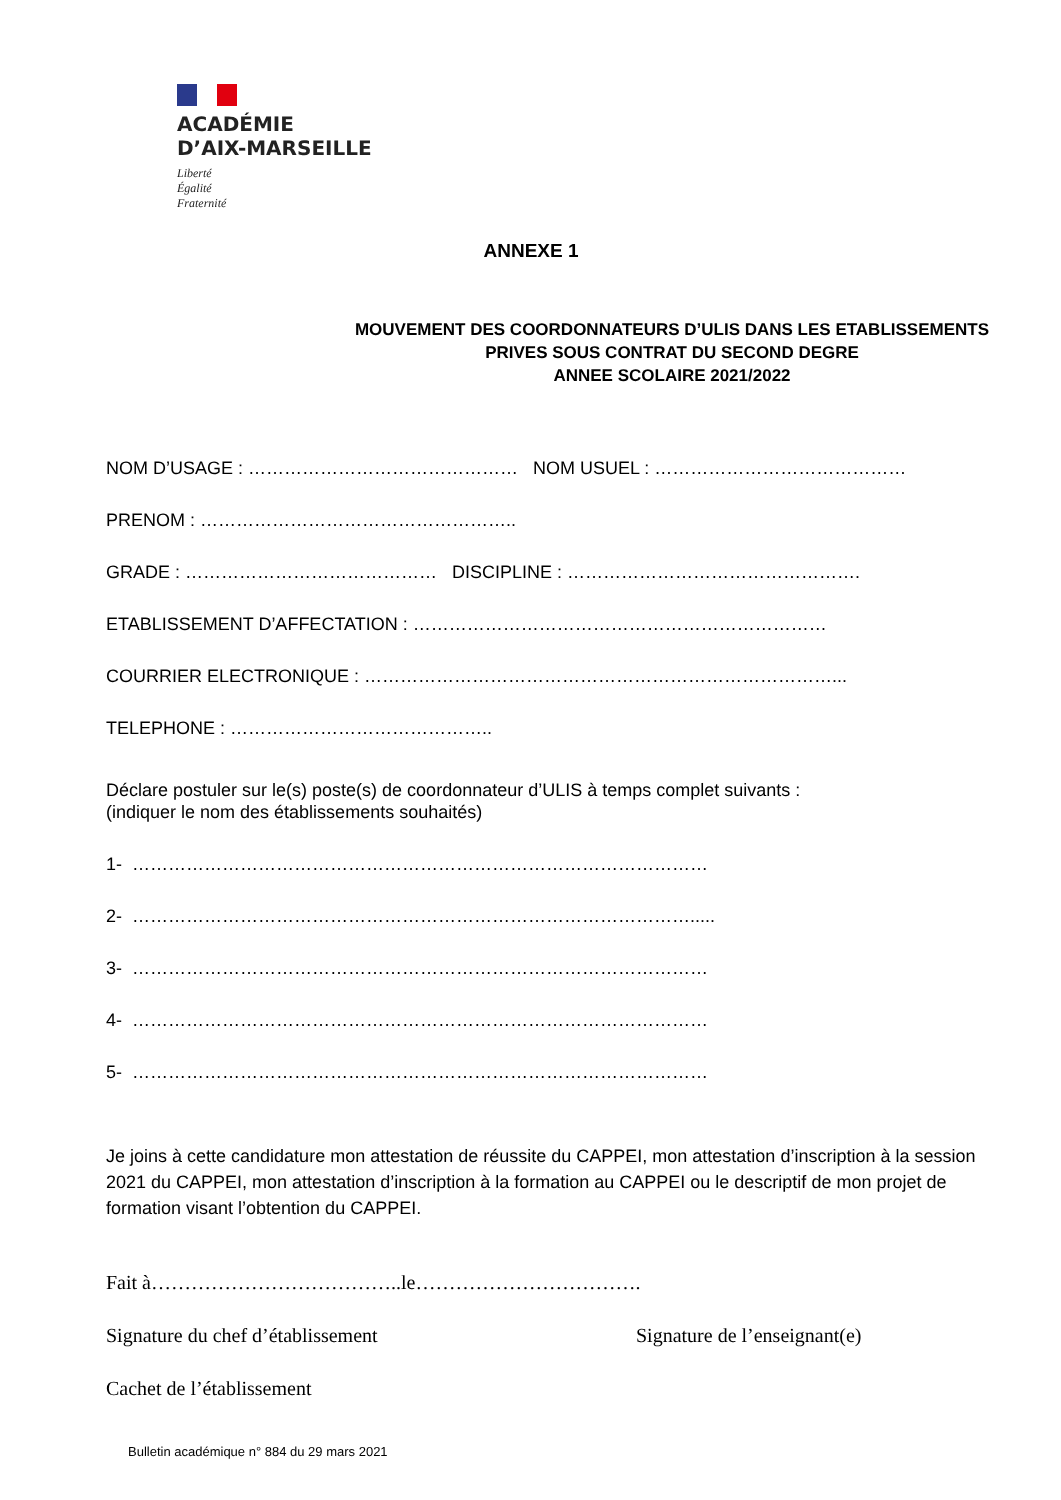ACADÉMIE
D’AIX-MARSEILLE
Liberté
Égalité
Fraternité
ANNEXE 1
MOUVEMENT DES COORDONNATEURS D’ULIS DANS LES ETABLISSEMENTS PRIVES SOUS CONTRAT DU SECOND DEGRE
ANNEE SCOLAIRE 2021/2022
NOM D’USAGE : ……………………………………… NOM USUEL : ……………………………………
PRENOM : ……………………………………………..
GRADE : …………………………………… DISCIPLINE : ………………………………………….
ETABLISSEMENT D’AFFECTATION : ……………………………………………………………
COURRIER ELECTRONIQUE : ……………………………………………………………………...
TELEPHONE : ……………………………………..
Déclare postuler sur le(s) poste(s) de coordonnateur d’ULIS à temps complet suivants :
(indiquer le nom des établissements souhaités)
1- ……………………………………………………………………………………
2- ………………………………………………………………………………….....
3- ……………………………………………………………………………………
4- ……………………………………………………………………………………
5- ……………………………………………………………………………………
Je joins à cette candidature mon attestation de réussite du CAPPEI, mon attestation d’inscription à la session 2021 du CAPPEI, mon attestation d’inscription à la formation au CAPPEI ou le descriptif de mon projet de formation visant l’obtention du CAPPEI.
Fait à………………………………..le…………………………….
Signature du chef d’établissement Signature de l’enseignant(e)
Cachet de l’établissement
Bulletin académique n° 884 du 29 mars 2021